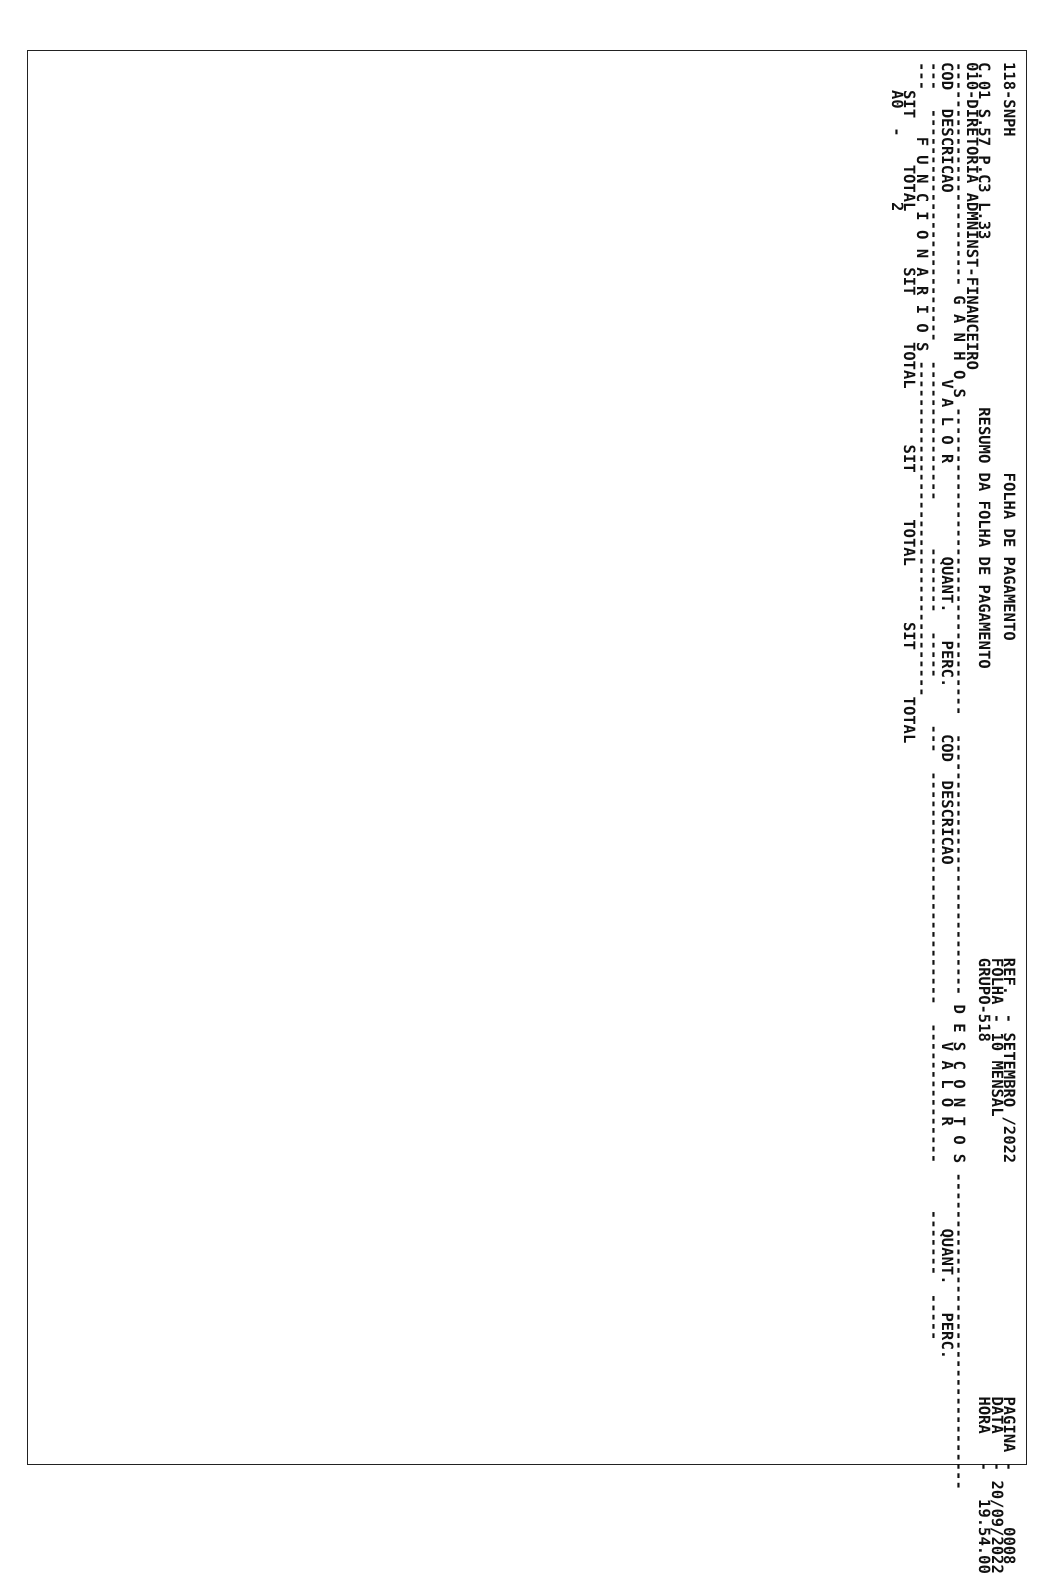118-SNPH                                    FOLHA DE PAGAMENTO                                  REF.  - SETEMBRO /2022                         PAGINA -      0008
                                                                                                FOLHA - 10 MENSAL                              DATA   - 20/09/2022
C.01 S.57 P.C3 L.33                  RESUMO DA FOLHA DE PAGAMENTO                               GRUPO-518                                      HORA   -   19.54.00
010-DIRETORIA ADMNINST-FINANCEIRO
------------------------ G A N H O S ---------------------------------  ---------------------------- D E S C O N T O S ----------------------------------
COD  DESCRICAO                    V A L O R          QUANT.   PERC.     COD  DESCRICAO                   V A L O R           QUANT.   PERC.
---  -------------------------  ---------------     -------  -----     ---  -------------------------  ---------------     -------  -----
---     F U N C I O N A R I O S ------------------------------------
   SIT     TOTAL      SIT     TOTAL      SIT     TOTAL      SIT     TOTAL
   A0  -       2